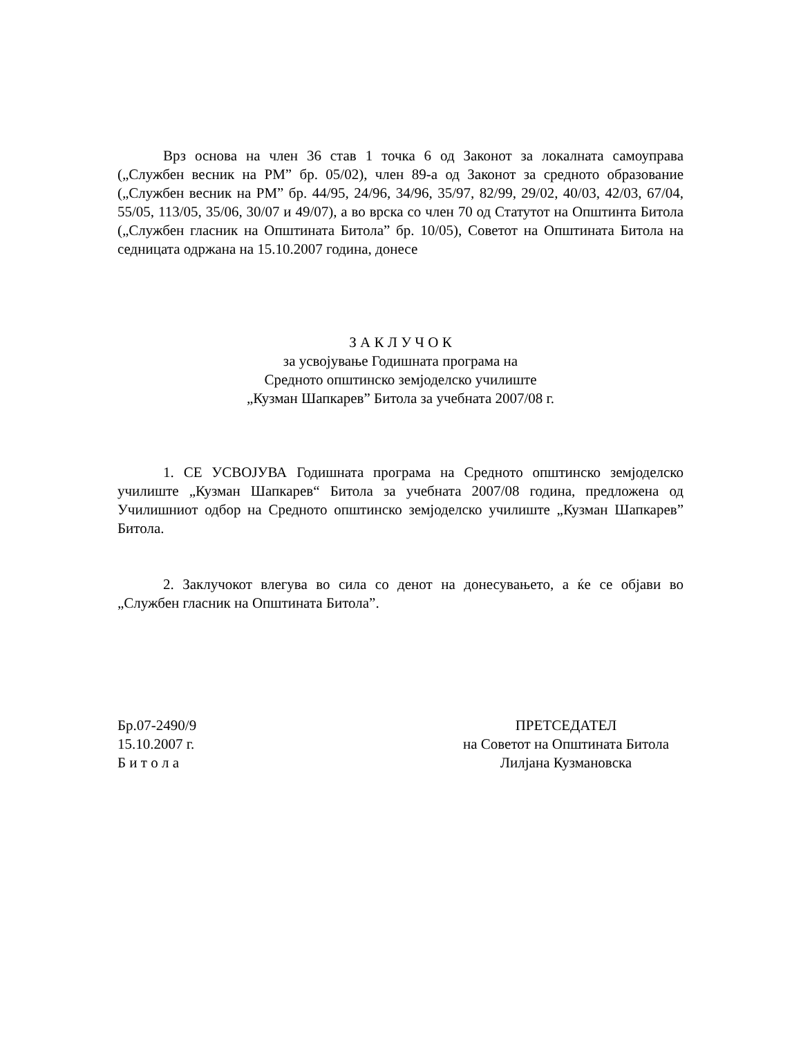Врз основа на член 36 став 1 точка 6 од Законот за локалната самоуправа („Службен весник на РМ” бр. 05/02), член 89-а од Законот за средното образование („Службен весник на РМ” бр. 44/95, 24/96, 34/96, 35/97, 82/99, 29/02, 40/03, 42/03, 67/04, 55/05, 113/05, 35/06, 30/07 и 49/07), а во врска со член 70 од Статутот на Општинта Битола („Службен гласник на Општината Битола” бр. 10/05), Советот на Општината Битола на седницата одржана на 15.10.2007 година, донесе
З А К Л У Ч О К
за усвојување Годишната програма на
Средното општинско земјоделско училиште
„Кузман Шапкарев” Битола за учебната 2007/08 г.
1. СЕ УСВОЈУВА Годишната програма на Средното општинско земјоделско училиште „Кузман Шапкарев“ Битола за учебната 2007/08 година, предложена од Училишниот одбор на Средното општинско земјоделско училиште „Кузман Шапкарев” Битола.
2. Заклучокот влегува во сила со денот на донесувањето, а ќе се објави во „Службен гласник на Општината Битола”.
Бр.07-2490/9
15.10.2007 г.
Б и т о л а
ПРЕТСЕДАТЕЛ
на Советот на Општината Битола
Лилјана Кузмановска